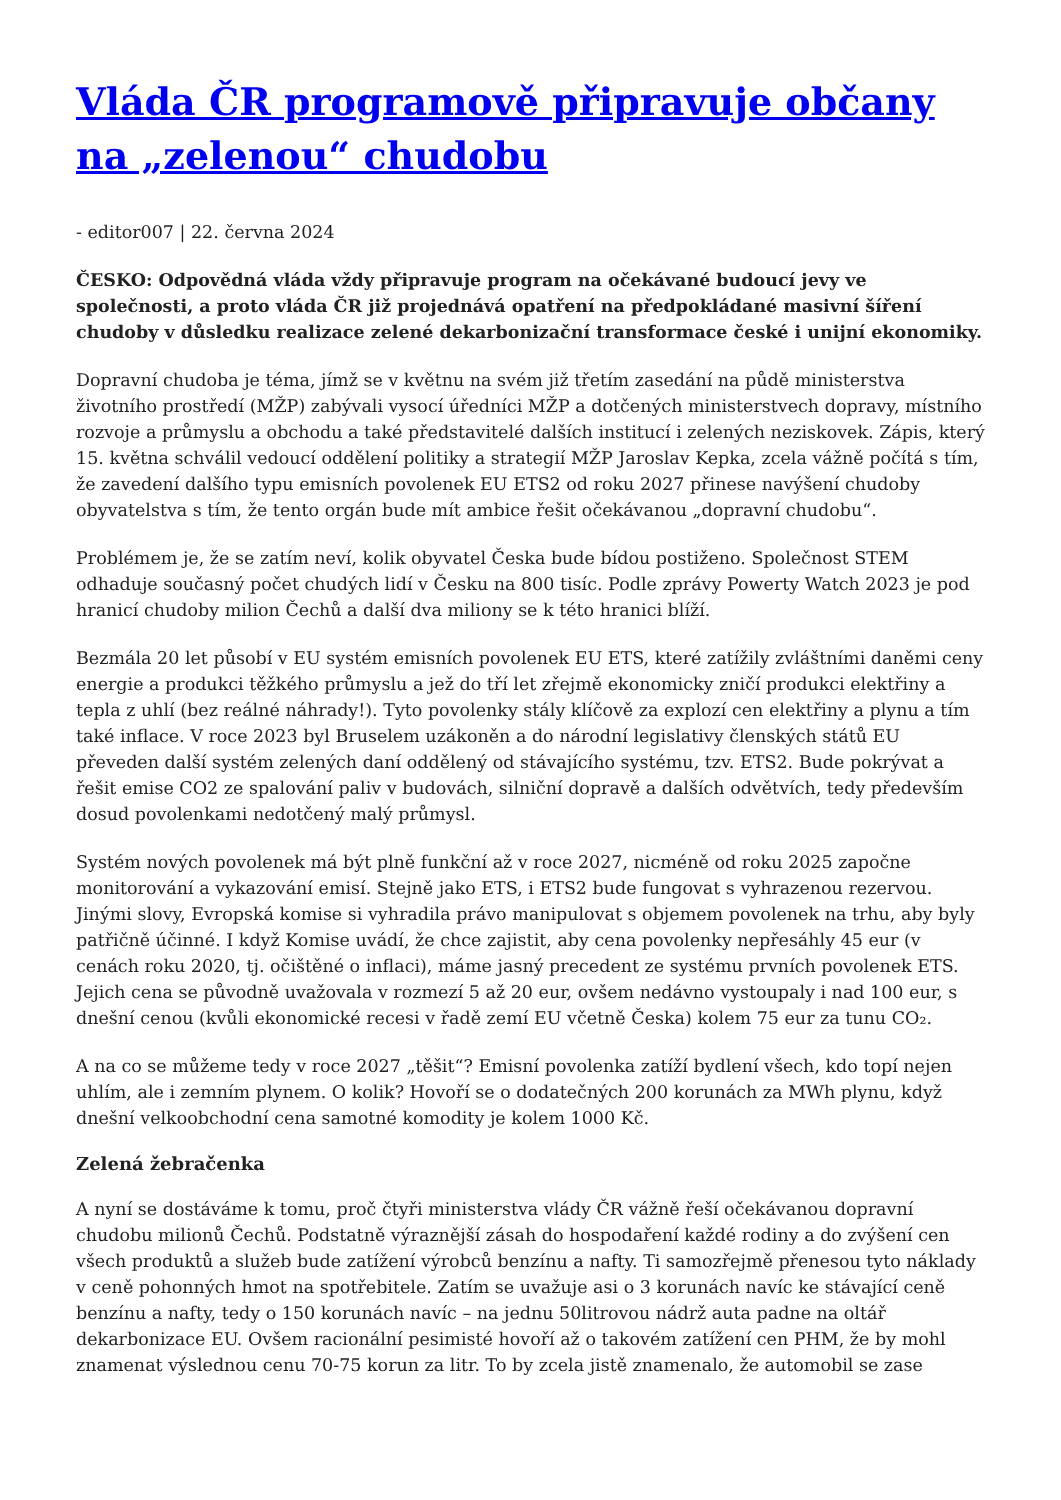Vláda ČR programově připravuje občany na „zelenou“ chudobu
- editor007 | 22. června 2024
ČESKO: Odpovědná vláda vždy připravuje program na očekávané budoucí jevy ve společnosti, a proto vláda ČR již projednává opatření na předpokládané masivní šíření chudoby v důsledku realizace zelené dekarbonizační transformace české i unijní ekonomiky.
Dopravní chudoba je téma, jímž se v květnu na svém již třetím zasedání na půdě ministerstva životního prostředí (MŽP) zabývali vysocí úředníci MŽP a dotčených ministerstvech dopravy, místního rozvoje a průmyslu a obchodu a také představitelé dalších institucí i zelených neziskovek. Zápis, který 15. května schválil vedoucí oddělení politiky a strategií MŽP Jaroslav Kepka, zcela vážně počítá s tím, že zavedení dalšího typu emisních povolenek EU ETS2 od roku 2027 přinese navýšení chudoby obyvatelstva s tím, že tento orgán bude mít ambice řešit očekávanou „dopravní chudobu“.
Problémem je, že se zatím neví, kolik obyvatel Česka bude bídou postiženo. Společnost STEM odhaduje současný počet chudých lidí v Česku na 800 tisíc. Podle zprávy Powerty Watch 2023 je pod hranicí chudoby milion Čechů a další dva miliony se k této hranici blíží.
Bezmála 20 let působí v EU systém emisních povolenek EU ETS, které zatížily zvláštními daněmi ceny energie a produkci těžkého průmyslu a jež do tří let zřejmě ekonomicky zničí produkci elektřiny a tepla z uhlí (bez reálné náhrady!). Tyto povolenky stály klíčově za explozí cen elektřiny a plynu a tím také inflace. V roce 2023 byl Bruselem uzákoněn a do národní legislativy členských států EU převeden další systém zelených daní oddělený od stávajícího systému, tzv. ETS2. Bude pokrývat a řešit emise CO2 ze spalování paliv v budovách, silniční dopravě a dalších odvětvích, tedy především dosud povolenkami nedotčený malý průmysl.
Systém nových povolenek má být plně funkční až v roce 2027, nicméně od roku 2025 započne monitorování a vykazování emisí. Stejně jako ETS, i ETS2 bude fungovat s vyhrazenou rezervou. Jinými slovy, Evropská komise si vyhradila právo manipulovat s objemem povolenek na trhu, aby byly patřičně účinné. I když Komise uvádí, že chce zajistit, aby cena povolenky nepřesáhly 45 eur (v cenách roku 2020, tj. očištěné o inflaci), máme jasný precedent ze systému prvních povolenek ETS. Jejich cena se původně uvažovala v rozmezí 5 až 20 eur, ovšem nedávno vystoupaly i nad 100 eur, s dnešní cenou (kvůli ekonomické recesi v řadě zemí EU včetně Česka) kolem 75 eur za tunu CO₂.
A na co se můžeme tedy v roce 2027 „těšit“? Emisní povolenka zatíží bydlení všech, kdo topí nejen uhlím, ale i zemním plynem. O kolik? Hovoří se o dodatečných 200 korunách za MWh plynu, když dnešní velkoobchodní cena samotné komodity je kolem 1000 Kč.
Zelená žebračenka
A nyní se dostáváme k tomu, proč čtyři ministerstva vlády ČR vážně řeší očekávanou dopravní chudobu milionů Čechů. Podstatně výraznější zásah do hospodaření každé rodiny a do zvýšení cen všech produktů a služeb bude zatížení výrobců benzínu a nafty. Ti samozřejmě přenesou tyto náklady v ceně pohonných hmot na spotřebitele. Zatím se uvažuje asi o 3 korunách navíc ke stávající ceně benzínu a nafty, tedy o 150 korunách navíc – na jednu 50litrovou nádrž auta padne na oltář dekarbonizace EU. Ovšem racionální pesimisté hovoří až o takovém zatížení cen PHM, že by mohl znamenat výslednou cenu 70-75 korun za litr. To by zcela jistě znamenalo, že automobil se zase